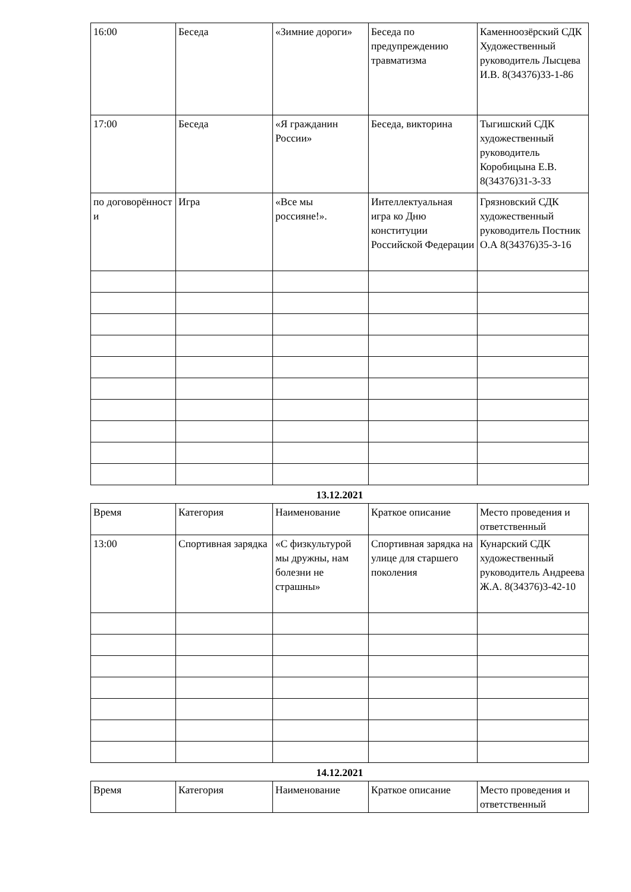| 16:00 | Беседа | «Зимние дороги» | Беседа по предупреждению травматизма | Каменноозёрский СДК Художественный руководитель Лысцева И.В. 8(34376)33-1-86 |
| 17:00 | Беседа | «Я гражданин России» | Беседа, викторина | Тыгишский СДК художественный руководитель Коробицына Е.В. 8(34376)31-3-33 |
| по договорённост и | Игра | «Все мы россияне!». | Интеллектуальная игра ко Дню конституции Российской Федерации | Грязновский СДК художественный руководитель Постник О.А 8(34376)35-3-16 |
13.12.2021
| Время | Категория | Наименование | Краткое описание | Место проведения и ответственный |
| 13:00 | Спортивная зарядка | «С физкультурой мы дружны, нам болезни не страшны» | Спортивная зарядка на улице для старшего поколения | Кунарский СДК художественный руководитель Андреева Ж.А. 8(34376)3-42-10 |
14.12.2021
| Время | Категория | Наименование | Краткое описание | Место проведения и ответственный |